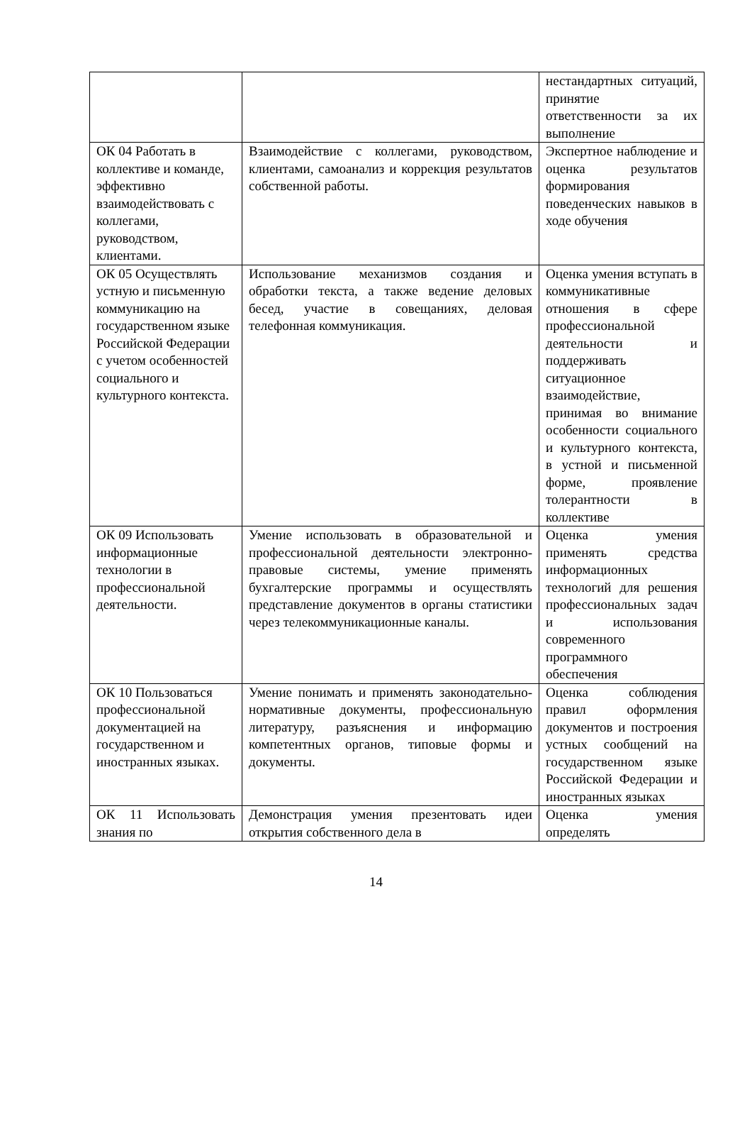| | | нестандартных ситуаций, принятие ответственности за их выполнение |
| ОК 04 Работать в коллективе и команде, эффективно взаимодействовать с коллегами, руководством, клиентами. | Взаимодействие с коллегами, руководством, клиентами, самоанализ и коррекция результатов собственной работы. | Экспертное наблюдение и оценка результатов формирования поведенческих навыков в ходе обучения |
| ОК 05 Осуществлять устную и письменную коммуникацию на государственном языке Российской Федерации с учетом особенностей социального и культурного контекста. | Использование механизмов создания и обработки текста, а также ведение деловых бесед, участие в совещаниях, деловая телефонная коммуникация. | Оценка умения вступать в коммуникативные отношения в сфере профессиональной деятельности и поддерживать ситуационное взаимодействие, принимая во внимание особенности социального и культурного контекста, в устной и письменной форме, проявление толерантности в коллективе |
| ОК 09 Использовать информационные технологии в профессиональной деятельности. | Умение использовать в образовательной и профессиональной деятельности электронно-правовые системы, умение применять бухгалтерские программы и осуществлять представление документов в органы статистики через телекоммуникационные каналы. | Оценка умения применять средства информационных технологий для решения профессиональных задач и использования современного программного обеспечения |
| ОК 10 Пользоваться профессиональной документацией на государственном и иностранных языках. | Умение понимать и применять законодательно-нормативные документы, профессиональную литературу, разъяснения и информацию компетентных органов, типовые формы и документы. | Оценка соблюдения правил оформления документов и построения устных сообщений на государственном языке Российской Федерации и иностранных языках |
| ОК 11 Использовать знания по | Демонстрация умения презентовать идеи открытия собственного дела в | Оценка умения определять |
14